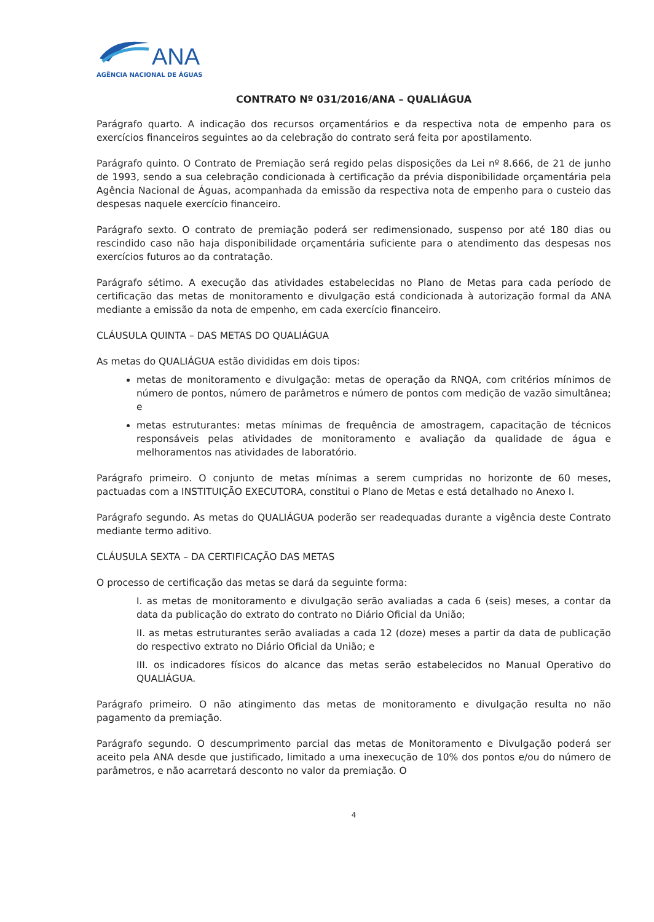ANA
AGÊNCIA NACIONAL DE ÁGUAS
CONTRATO Nº 031/2016/ANA – QUALIÁGUA
Parágrafo quarto. A indicação dos recursos orçamentários e da respectiva nota de empenho para os exercícios financeiros seguintes ao da celebração do contrato será feita por apostilamento.
Parágrafo quinto. O Contrato de Premiação será regido pelas disposições da Lei nº 8.666, de 21 de junho de 1993, sendo a sua celebração condicionada à certificação da prévia disponibilidade orçamentária pela Agência Nacional de Águas, acompanhada da emissão da respectiva nota de empenho para o custeio das despesas naquele exercício financeiro.
Parágrafo sexto. O contrato de premiação poderá ser redimensionado, suspenso por até 180 dias ou rescindido caso não haja disponibilidade orçamentária suficiente para o atendimento das despesas nos exercícios futuros ao da contratação.
Parágrafo sétimo. A execução das atividades estabelecidas no Plano de Metas para cada período de certificação das metas de monitoramento e divulgação está condicionada à autorização formal da ANA mediante a emissão da nota de empenho, em cada exercício financeiro.
CLÁUSULA QUINTA – DAS METAS DO QUALIÁGUA
As metas do QUALIÁGUA estão divididas em dois tipos:
metas de monitoramento e divulgação: metas de operação da RNQA, com critérios mínimos de número de pontos, número de parâmetros e número de pontos com medição de vazão simultânea; e
metas estruturantes: metas mínimas de frequência de amostragem, capacitação de técnicos responsáveis pelas atividades de monitoramento e avaliação da qualidade de água e melhoramentos nas atividades de laboratório.
Parágrafo primeiro. O conjunto de metas mínimas a serem cumpridas no horizonte de 60 meses, pactuadas com a INSTITUIÇÃO EXECUTORA, constitui o Plano de Metas e está detalhado no Anexo I.
Parágrafo segundo. As metas do QUALIÁGUA poderão ser readequadas durante a vigência deste Contrato mediante termo aditivo.
CLÁUSULA SEXTA – DA CERTIFICAÇÃO DAS METAS
O processo de certificação das metas se dará da seguinte forma:
I. as metas de monitoramento e divulgação serão avaliadas a cada 6 (seis) meses, a contar da data da publicação do extrato do contrato no Diário Oficial da União;
II. as metas estruturantes serão avaliadas a cada 12 (doze) meses a partir da data de publicação do respectivo extrato no Diário Oficial da União; e
III. os indicadores físicos do alcance das metas serão estabelecidos no Manual Operativo do QUALIÁGUA.
Parágrafo primeiro. O não atingimento das metas de monitoramento e divulgação resulta no não pagamento da premiação.
Parágrafo segundo. O descumprimento parcial das metas de Monitoramento e Divulgação poderá ser aceito pela ANA desde que justificado, limitado a uma inexecução de 10% dos pontos e/ou do número de parâmetros, e não acarretará desconto no valor da premiação. O
4